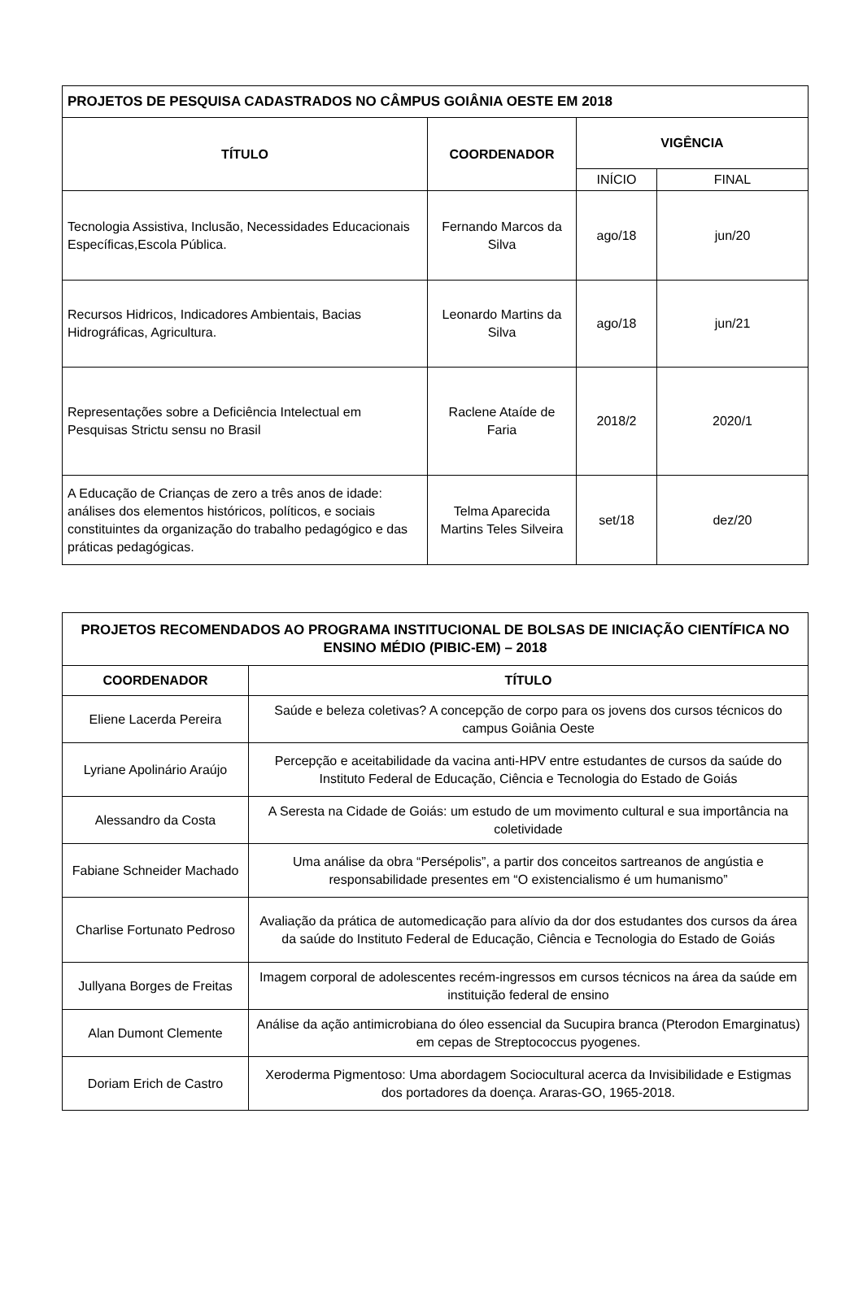| PROJETOS DE PESQUISA CADASTRADOS NO CÂMPUS GOIÂNIA OESTE EM 2018 | | | |
| --- | --- | --- | --- |
| TÍTULO | COORDENADOR | VIGÊNCIA | |
| | | INÍCIO | FINAL |
| Tecnologia Assistiva, Inclusão, Necessidades Educacionais Específicas,Escola Pública. | Fernando Marcos da Silva | ago/18 | jun/20 |
| Recursos Hidricos, Indicadores Ambientais, Bacias Hidrográficas, Agricultura. | Leonardo Martins da Silva | ago/18 | jun/21 |
| Representações sobre a Deficiência Intelectual em Pesquisas Strictu sensu no Brasil | Raclene Ataíde de Faria | 2018/2 | 2020/1 |
| A Educação de Crianças de zero a três anos de idade: análises dos elementos históricos, políticos, e sociais constituintes da organização do trabalho pedagógico e das práticas pedagógicas. | Telma Aparecida Martins Teles Silveira | set/18 | dez/20 |
| PROJETOS RECOMENDADOS AO PROGRAMA INSTITUCIONAL DE BOLSAS DE INICIAÇÃO CIENTÍFICA NO ENSINO MÉDIO (PIBIC-EM) – 2018 | |
| --- | --- |
| COORDENADOR | TÍTULO |
| Eliene Lacerda Pereira | Saúde e beleza coletivas? A concepção de corpo para os jovens dos cursos técnicos do campus Goiânia Oeste |
| Lyriane Apolinário Araújo | Percepção e aceitabilidade da vacina anti-HPV entre estudantes de cursos da saúde do Instituto Federal de Educação, Ciência e Tecnologia do Estado de Goiás |
| Alessandro da Costa | A Seresta na Cidade de Goiás: um estudo de um movimento cultural e sua importância na coletividade |
| Fabiane Schneider Machado | Uma análise da obra “Persépolis”, a partir dos conceitos sartreanos de angústia e responsabilidade presentes em “O existencialismo é um humanismo” |
| Charlise Fortunato Pedroso | Avaliação da prática de automedicação para alívio da dor dos estudantes dos cursos da área da saúde do Instituto Federal de Educação, Ciência e Tecnologia do Estado de Goiás |
| Jullyana Borges de Freitas | Imagem corporal de adolescentes recém-ingressos em cursos técnicos na área da saúde em instituição federal de ensino |
| Alan Dumont Clemente | Análise da ação antimicrobiana do óleo essencial da Sucupira branca (Pterodon Emarginatus) em cepas de Streptococcus pyogenes. |
| Doriam Erich de Castro | Xeroderma Pigmentoso: Uma abordagem Sociocultural acerca da Invisibilidade e Estigmas dos portadores da doença. Araras-GO, 1965-2018. |